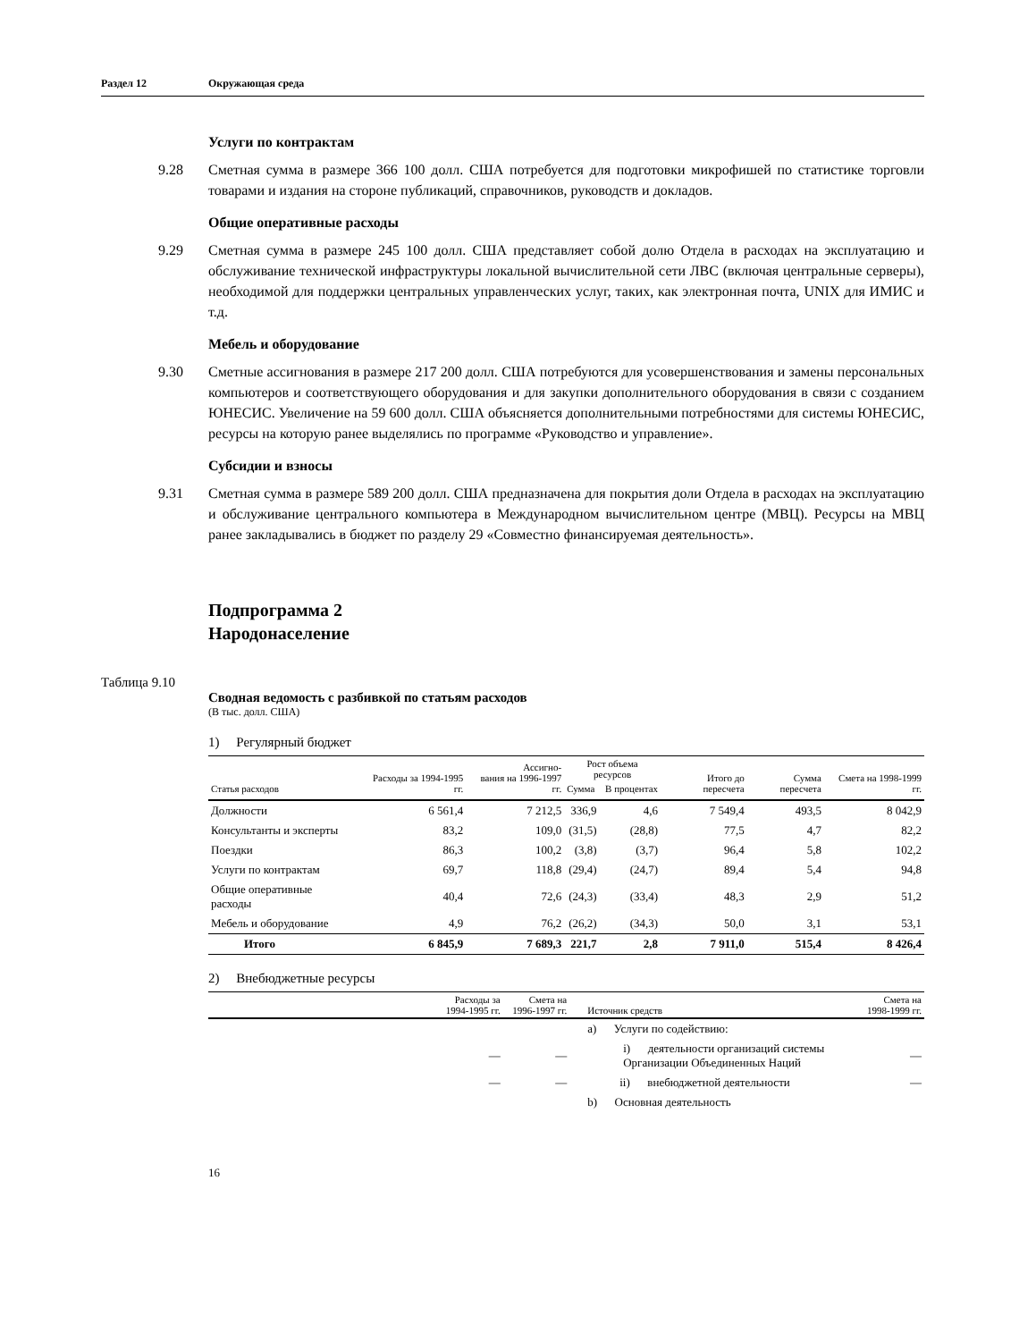Раздел 12 Окружающая среда
Услуги по контрактам
9.28 Сметная сумма в размере 366 100 долл. США потребуется для подготовки микрофишей по статистике торговли товарами и издания на стороне публикаций, справочников, руководств и докладов.
Общие оперативные расходы
9.29 Сметная сумма в размере 245 100 долл. США представляет собой долю Отдела в расходах на эксплуатацию и обслуживание технической инфраструктуры локальной вычислительной сети ЛВС (включая центральные серверы), необходимой для поддержки центральных управленческих услуг, таких, как электронная почта, UNIX для ИМИС и т.д.
Мебель и оборудование
9.30 Сметные ассигнования в размере 217 200 долл. США потребуются для усовершенствования и замены персональных компьютеров и соответствующего оборудования и для закупки дополнительного оборудования в связи с созданием ЮНЕСИС. Увеличение на 59 600 долл. США объясняется дополнительными потребностями для системы ЮНЕСИС, ресурсы на которую ранее выделялись по программе «Руководство и управление».
Субсидии и взносы
9.31 Сметная сумма в размере 589 200 долл. США предназначена для покрытия доли Отдела в расходах на эксплуатацию и обслуживание центрального компьютера в Международном вычислительном центре (МВЦ). Ресурсы на МВЦ ранее закладывались в бюджет по разделу 29 «Совместно финансируемая деятельность».
Подпрограмма 2
Народонаселение
Таблица 9.10
Сводная ведомость с разбивкой по статьям расходов
(В тыс. долл. США)
1) Регулярный бюджет
| Статья расходов | Расходы за 1994-1995 гг. | Ассигно- вания на 1996-1997 гг. | Рост объема ресурсов | | Итого до пересчета | Сумма пересчета | Смета на 1998-1999 гг. |
| --- | --- | --- | --- | --- | --- | --- | --- |
| | | | Сумма | В процентах | | | |
| Должности | 6 561,4 | 7 212,5 | 336,9 | 4,6 | 7 549,4 | 493,5 | 8 042,9 |
| Консультанты и эксперты | 83,2 | 109,0 | (31,5) | (28,8) | 77,5 | 4,7 | 82,2 |
| Поездки | 86,3 | 100,2 | (3,8) | (3,7) | 96,4 | 5,8 | 102,2 |
| Услуги по контрактам | 69,7 | 118,8 | (29,4) | (24,7) | 89,4 | 5,4 | 94,8 |
| Общие оперативные расходы | 40,4 | 72,6 | (24,3) | (33,4) | 48,3 | 2,9 | 51,2 |
| Мебель и оборудование | 4,9 | 76,2 | (26,2) | (34,3) | 50,0 | 3,1 | 53,1 |
| Итого | 6 845,9 | 7 689,3 | 221,7 | 2,8 | 7 911,0 | 515,4 | 8 426,4 |
2) Внебюджетные ресурсы
| | Расходы за 1994-1995 гг. | Смета на 1996-1997 гг. | Источник средств | Смета на 1998-1999 гг. |
| --- | --- | --- | --- | --- |
| | | | a) Услуги по содействию: | |
| | — | — | i) деятельности организаций системы Организации Объединенных Наций | — |
| | — | — | ii) внебюджетной деятельности | — |
| | | | b) Основная деятельность | |
16